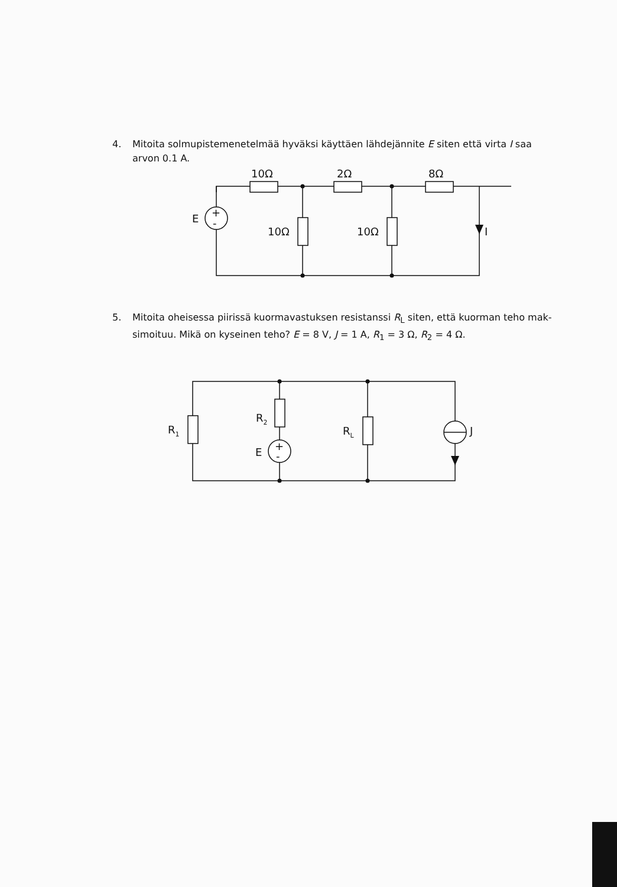4. Mitoita solmupistemenetelmää hyväksi käyttäen lähdejännite E siten että virta I saa
arvon 0.1 A.
10Ω
2Ω
8Ω
E
+
-
10Ω
10Ω
I
5. Mitoita oheisessa piirissä kuormavastuksen resistanssi R<sub>L</sub> siten, että kuorman teho mak-
simoituu. Mikä on kyseinen teho? E = 8 V, J = 1 A, R<sub>1</sub> = 3 Ω, R<sub>2</sub> = 4 Ω.
R1
R2
RL
E
+
-
J